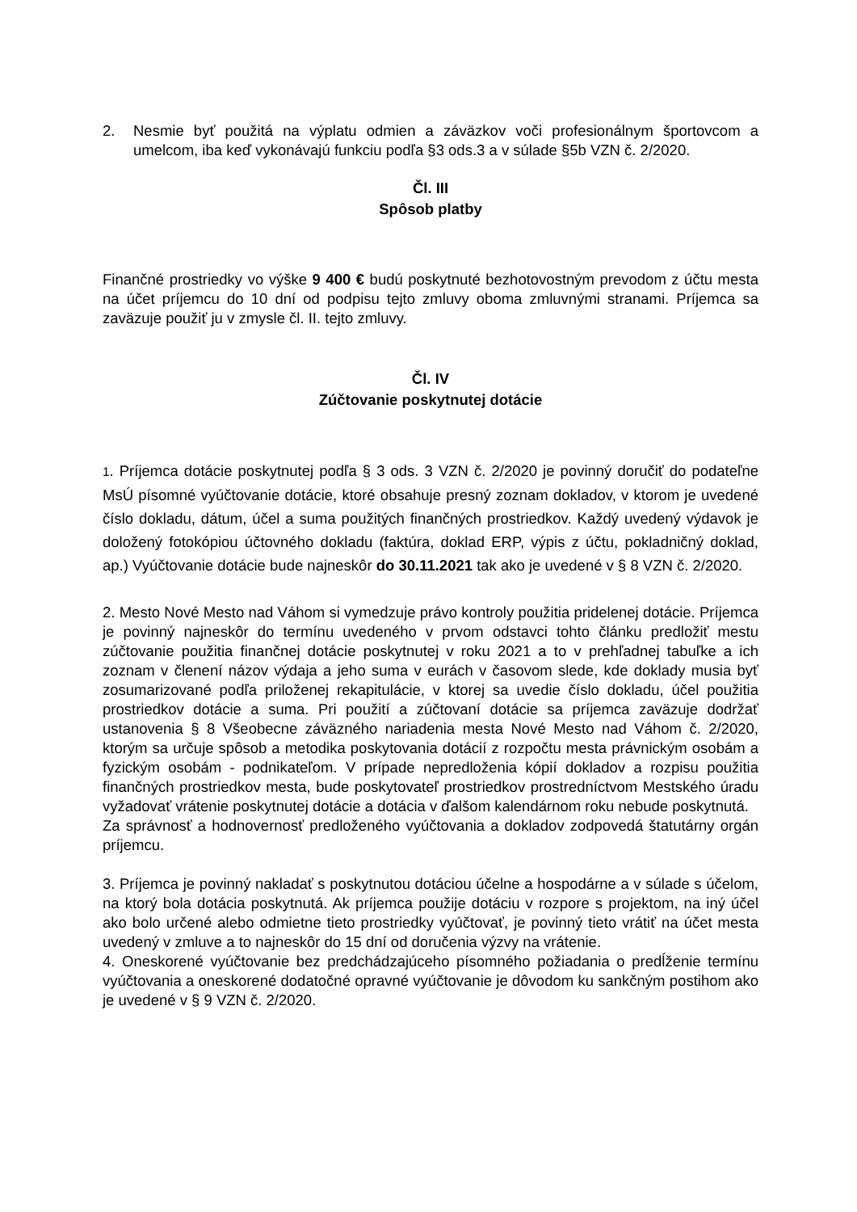2. Nesmie byť použitá na výplatu odmien a záväzkov voči profesionálnym športovcom a umelcom, iba keď vykonávajú funkciu podľa §3 ods.3 a v súlade §5b VZN č. 2/2020.
Čl. III
Spôsob platby
Finančné prostriedky vo výške 9 400 € budú poskytnuté bezhotovostným prevodom z účtu mesta na účet príjemcu do 10 dní od podpisu tejto zmluvy oboma zmluvnými stranami. Príjemca sa zaväzuje použiť ju v zmysle čl. II. tejto zmluvy.
Čl. IV
Zúčtovanie poskytnutej dotácie
1. Príjemca dotácie poskytnutej podľa § 3 ods. 3 VZN č. 2/2020 je povinný doručiť do podateľne MsÚ písomné vyúčtovanie dotácie, ktoré obsahuje presný zoznam dokladov, v ktorom je uvedené číslo dokladu, dátum, účel a suma použitých finančných prostriedkov. Každý uvedený výdavok je doložený fotokópiou účtovného dokladu (faktúra, doklad ERP, výpis z účtu, pokladničný doklad, ap.) Vyúčtovanie dotácie bude najneskôr do 30.11.2021 tak ako je uvedené v § 8 VZN č. 2/2020.
2. Mesto Nové Mesto nad Váhom si vymedzuje právo kontroly použitia pridelenej dotácie. Príjemca je povinný najneskôr do termínu uvedeného v prvom odstavci tohto článku predložiť mestu zúčtovanie použitia finančnej dotácie poskytnutej v roku 2021 a to v prehľadnej tabuľke a ich zoznam v členení názov výdaja a jeho suma v eurách v časovom slede, kde doklady musia byť zosumarizované podľa priloženej rekapitulácie, v ktorej sa uvedie číslo dokladu, účel použitia prostriedkov dotácie a suma. Pri použití a zúčtovaní dotácie sa príjemca zaväzuje dodržať ustanovenia § 8 Všeobecne záväzného nariadenia mesta Nové Mesto nad Váhom č. 2/2020, ktorým sa určuje spôsob a metodika poskytovania dotácií z rozpočtu mesta právnickým osobám a fyzickým osobám - podnikateľom. V prípade nepredloženia kópií dokladov a rozpisu použitia finančných prostriedkov mesta, bude poskytovateľ prostriedkov prostredníctvom Mestského úradu vyžadovať vrátenie poskytnutej dotácie a dotácia v ďalšom kalendárnom roku nebude poskytnutá.
Za správnosť a hodnovernosť predloženého vyúčtovania a dokladov zodpovedá štatutárny orgán príjemcu.
3. Príjemca je povinný nakladať s poskytnutou dotáciou účelne a hospodárne a v súlade s účelom, na ktorý bola dotácia poskytnutá. Ak príjemca použije dotáciu v rozpore s projektom, na iný účel ako bolo určené alebo odmietne tieto prostriedky vyúčtovať, je povinný tieto vrátiť na účet mesta uvedený v zmluve a to najneskôr do 15 dní od doručenia výzvy na vrátenie.
4. Oneskorené vyúčtovanie bez predchádzajúceho písomného požiadania o predĺženie termínu vyúčtovania a oneskorené dodatočné opravné vyúčtovanie je dôvodom ku sankčným postihom ako je uvedené v § 9 VZN č. 2/2020.